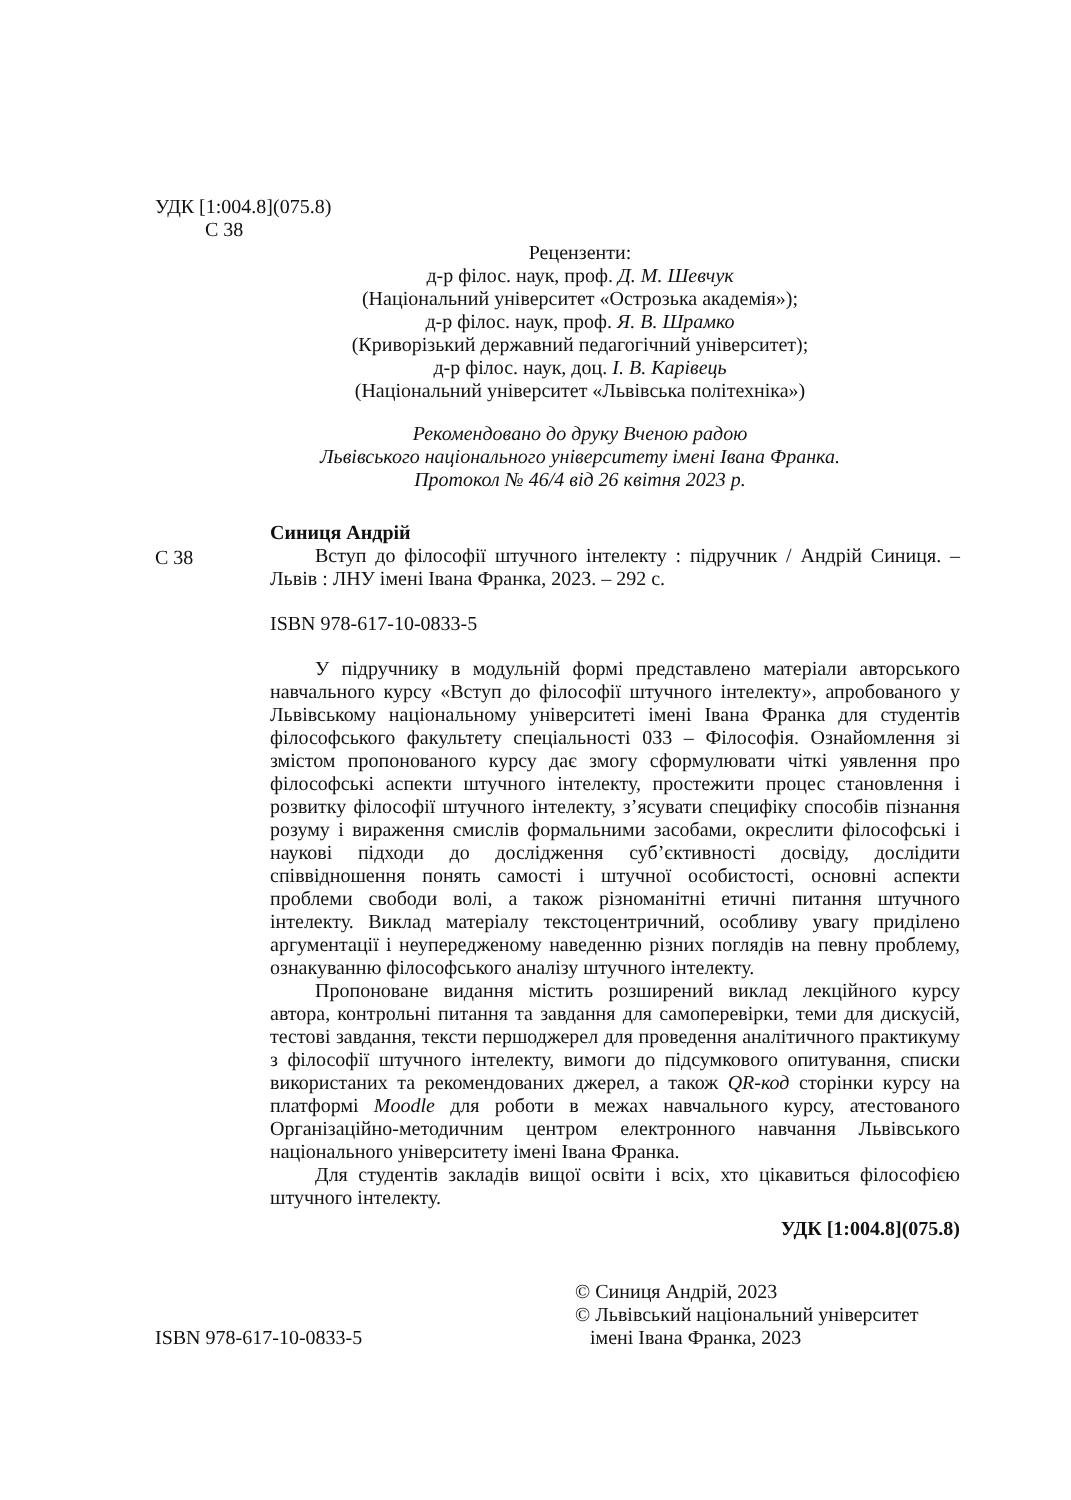УДК [1:004.8](075.8)
С 38
Рецензенти:
д-р філос. наук, проф. Д. М. Шевчук
(Національний університет «Острозька академія»);
д-р філос. наук, проф. Я. В. Шрамко
(Криворізький державний педагогічний університет);
д-р філос. наук, доц. І. В. Карівець
(Національний університет «Львівська політехніка»)
Рекомендовано до друку Вченою радою
Львівського національного університету імені Івана Франка.
Протокол № 46/4 від 26 квітня 2023 р.
С 38
Синиця Андрій
Вступ до філософії штучного інтелекту : підручник / Андрій Синиця. – Львів : ЛНУ імені Івана Франка, 2023. – 292 с.
ISBN 978-617-10-0833-5
У підручнику в модульній формі представлено матеріали авторського навчального курсу «Вступ до філософії штучного інтелекту», апробованого у Львівському національному університеті імені Івана Франка для студентів філософського факультету спеціальності 033 – Філософія. Ознайомлення зі змістом пропонованого курсу дає змогу сформулювати чіткі уявлення про філософські аспекти штучного інтелекту, простежити процес становлення і розвитку філософії штучного інтелекту, з’ясувати специфіку способів пізнання розуму і вираження смислів формальними засобами, окреслити філософські і наукові підходи до дослідження суб’єктивності досвіду, дослідити співвідношення понять самості і штучної особистості, основні аспекти проблеми свободи волі, а також різноманітні етичні питання штучного інтелекту. Виклад матеріалу текстоцентричний, особливу увагу приділено аргументації і неупередженому наведенню різних поглядів на певну проблему, ознакуванню філософського аналізу штучного інтелекту.
Пропоноване видання містить розширений виклад лекційного курсу автора, контрольні питання та завдання для самоперевірки, теми для дискусій, тестові завдання, тексти першоджерел для проведення аналітичного практикуму з філософії штучного інтелекту, вимоги до підсумкового опитування, списки використаних та рекомендованих джерел, а також QR-код сторінки курсу на платформі Moodle для роботи в межах навчального курсу, атестованого Організаційно-методичним центром електронного навчання Львівського національного університету імені Івана Франка.
Для студентів закладів вищої освіти і всіх, хто цікавиться філософією штучного інтелекту.
УДК [1:004.8](075.8)
ISBN 978-617-10-0833-5
© Синиця Андрій, 2023
© Львівський національний університет
імені Івана Франка, 2023